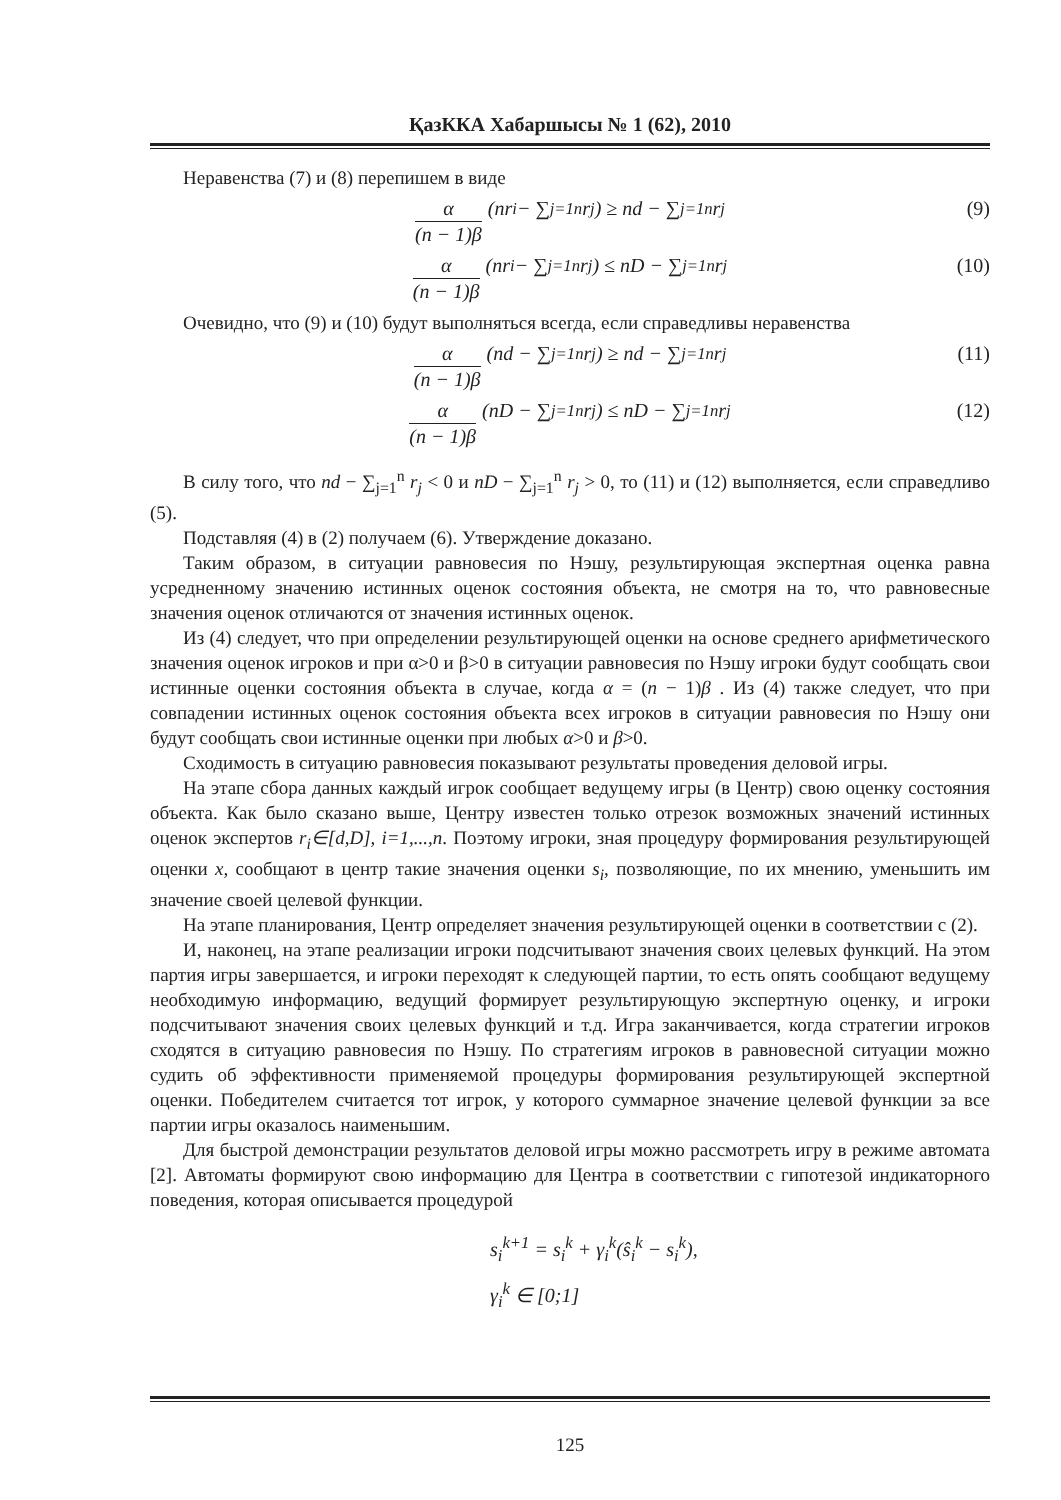ҚазККА Хабаршысы № 1 (62), 2010
Неравенства (7) и (8) перепишем в виде
α (n − 1)β (nr<sub>i</sub> − ∑<sub>j=1</sub><sup>n</sup> r<sub>j</sub>) ≥ nd − ∑<sub>j=1</sub><sup>n</sup> r<sub>j</sub> (9)
α (n − 1)β (nr<sub>i</sub> − ∑<sub>j=1</sub><sup>n</sup> r<sub>j</sub>) ≤ nD − ∑<sub>j=1</sub><sup>n</sup> r<sub>j</sub> (10)
Очевидно, что (9) и (10) будут выполняться всегда, если справедливы неравенства
α (n − 1)β (nd − ∑<sub>j=1</sub><sup>n</sup> r<sub>j</sub>) ≥ nd − ∑<sub>j=1</sub><sup>n</sup> r<sub>j</sub> (11)
α (n − 1)β (nD − ∑<sub>j=1</sub><sup>n</sup> r<sub>j</sub>) ≤ nD − ∑<sub>j=1</sub><sup>n</sup> r<sub>j</sub> (12)
В силу того, что nd − ∑<sub>j=1</sub><sup>n</sup> r<sub>j</sub> < 0 и nD − ∑<sub>j=1</sub><sup>n</sup> r<sub>j</sub> > 0, то (11) и (12) выполняется, если справедливо (5).
Подставляя (4) в (2) получаем (6). Утверждение доказано.
Таким образом, в ситуации равновесия по Нэшу, результирующая экспертная оценка равна усредненному значению истинных оценок состояния объекта, не смотря на то, что равновесные значения оценок отличаются от значения истинных оценок.
Из (4) следует, что при определении результирующей оценки на основе среднего арифметического значения оценок игроков и при α>0 и β>0 в ситуации равновесия по Нэшу игроки будут сообщать свои истинные оценки состояния объекта в случае, когда α = (n − 1)β . Из (4) также следует, что при совпадении истинных оценок состояния объекта всех игроков в ситуации равновесия по Нэшу они будут сообщать свои истинные оценки при любых α>0 и β>0.
Сходимость в ситуацию равновесия показывают результаты проведения деловой игры.
На этапе сбора данных каждый игрок сообщает ведущему игры (в Центр) свою оценку состояния объекта. Как было сказано выше, Центру известен только отрезок возможных значений истинных оценок экспертов r<sub>i</sub>∈[d,D], i=1,...,n. Поэтому игроки, зная процедуру формирования результирующей оценки x, сообщают в центр такие значения оценки s<sub>i</sub>, позволяющие, по их мнению, уменьшить им значение своей целевой функции.
На этапе планирования, Центр определяет значения результирующей оценки в соответствии с (2).
И, наконец, на этапе реализации игроки подсчитывают значения своих целевых функций. На этом партия игры завершается, и игроки переходят к следующей партии, то есть опять сообщают ведущему необходимую информацию, ведущий формирует результирующую экспертную оценку, и игроки подсчитывают значения своих целевых функций и т.д. Игра заканчивается, когда стратегии игроков сходятся в ситуацию равновесия по Нэшу. По стратегиям игроков в равновесной ситуации можно судить об эффективности применяемой процедуры формирования результирующей экспертной оценки. Победителем считается тот игрок, у которого суммарное значение целевой функции за все партии игры оказалось наименьшим.
Для быстрой демонстрации результатов деловой игры можно рассмотреть игру в режиме автомата [2]. Автоматы формируют свою информацию для Центра в соответствии с гипотезой индикаторного поведения, которая описывается процедурой
s<sub>i</sub><sup>k+1</sup> = s<sub>i</sub><sup>k</sup> + γ<sub>i</sub><sup>k</sup>(ŝ<sub>i</sub><sup>k</sup> − s<sub>i</sub><sup>k</sup>),
γ<sub>i</sub><sup>k</sup> ∈ [0;1]
125